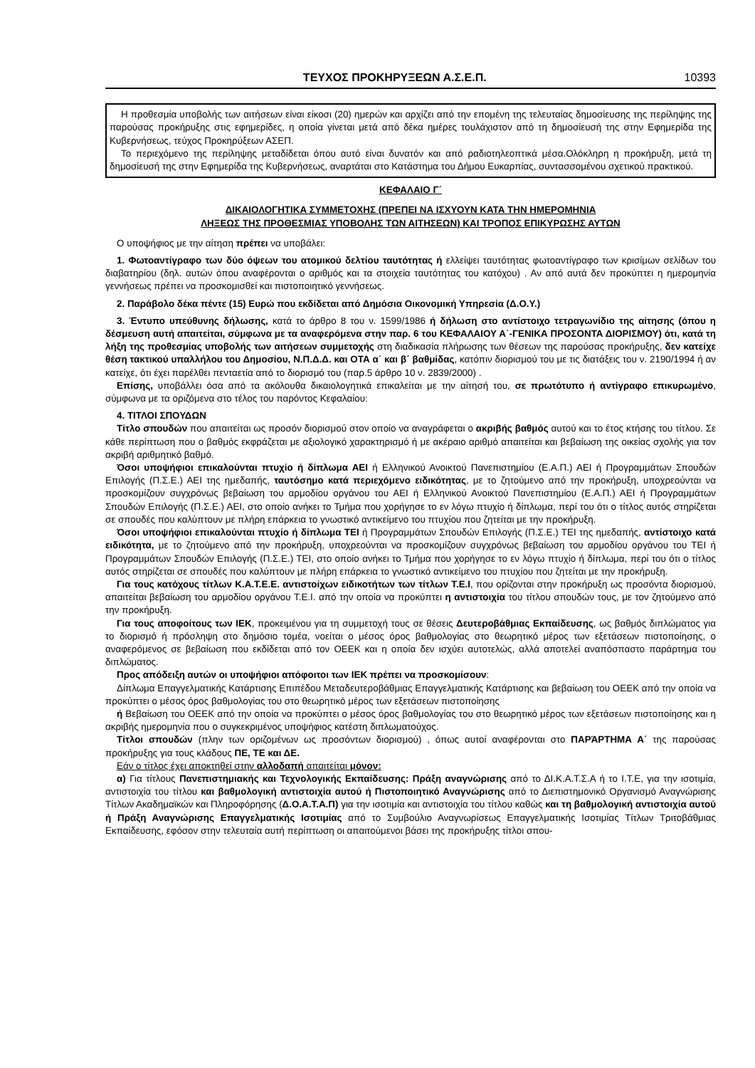ΤΕΥΧΟΣ ΠΡΟΚΗΡΥΞΕΩΝ Α.Σ.Ε.Π. 10393
Η προθεσμία υποβολής των αιτήσεων είναι είκοσι (20) ημερών και αρχίζει από την επομένη της τελευταίας δημοσίευσης της περίληψης της παρούσας προκήρυξης στις εφημερίδες, η οποία γίνεται μετά από δέκα ημέρες τουλάχιστον από τη δημοσίευσή της στην Εφημερίδα της Κυβερνήσεως, τεύχος Προκηρύξεων ΑΣΕΠ.
Το περιεχόμενο της περίληψης μεταδίδεται όπου αυτό είναι δυνατόν και από ραδιοτηλεοπτικά μέσα.Ολόκληρη η προκήρυξη, μετά τη δημοσίευσή της στην Εφημερίδα της Κυβερνήσεως, αναρτάται στο Κατάστημα του Δήμου Ευκαρπίας, συντασσομένου σχετικού πρακτικού.
ΚΕΦΑΛΑΙΟ Γ΄
ΔΙΚΑΙΟΛΟΓΗΤΙΚΑ ΣΥΜΜΕΤΟΧΗΣ (ΠΡΕΠΕΙ ΝΑ ΙΣΧΥΟΥΝ ΚΑΤΑ ΤΗΝ ΗΜΕΡΟΜΗΝΙΑ
ΛΗΞΕΩΣ ΤΗΣ ΠΡΟΘΕΣΜΙΑΣ ΥΠΟΒΟΛΗΣ ΤΩΝ ΑΙΤΗΣΕΩΝ) ΚΑΙ ΤΡΟΠΟΣ ΕΠΙΚΥΡΩΣΗΣ ΑΥΤΩΝ
Ο υποψήφιος με την αίτηση πρέπει να υποβάλει:
1. Φωτοαντίγραφο των δύο όψεων του ατομικού δελτίου ταυτότητας ή ελλείψει ταυτότητας φωτοαντίγραφο των κρισίμων σελίδων του διαβατηρίου (δηλ. αυτών όπου αναφέρονται ο αριθμός και τα στοιχεία ταυτότητας του κατόχου) . Αν από αυτά δεν προκύπτει η ημερομηνία γεννήσεως πρέπει να προσκομισθεί και πιστοποιητικό γεννήσεως.
2. Παράβολο δέκα πέντε (15) Ευρώ που εκδίδεται από Δημόσια Οικονομική Υπηρεσία (Δ.Ο.Υ.)
3. Έντυπο υπεύθυνης δήλωσης, κατά το άρθρο 8 του ν. 1599/1986 ή δήλωση στο αντίστοιχο τετραγωνίδιο της αίτησης (όπου η δέσμευση αυτή απαιτείται, σύμφωνα με τα αναφερόμενα στην παρ. 6 του ΚΕΦΑΛΑΙΟΥ Α΄-ΓΕΝΙΚΑ ΠΡΟΣΟΝΤΑ ΔΙΟΡΙΣΜΟΥ) ότι, κατά τη λήξη της προθεσμίας υποβολής των αιτήσεων συμμετοχής στη διαδικασία πλήρωσης των θέσεων της παρούσας προκήρυξης, δεν κατείχε θέση τακτικού υπαλλήλου του Δημοσίου, Ν.Π.Δ.Δ. και ΟΤΑ α΄ και β΄ βαθμίδας, κατόπιν διορισμού του με τις διατάξεις του ν. 2190/1994 ή αν κατείχε, ότι έχει παρέλθει πενταετία από το διορισμό του (παρ.5 άρθρο 10 ν. 2839/2000) .
Επίσης, υποβάλλει όσα από τα ακόλουθα δικαιολογητικά επικαλείται με την αίτησή του, σε πρωτότυπο ή αντίγραφο επικυρωμένο, σύμφωνα με τα οριζόμενα στο τέλος του παρόντος Κεφαλαίου:
4. ΤΙΤΛΟΙ ΣΠΟΥΔΩΝ
Τίτλο σπουδών που απαιτείται ως προσόν διορισμού στον οποίο να αναγράφεται ο ακριβής βαθμός αυτού και το έτος κτήσης του τίτλου. Σε κάθε περίπτωση που ο βαθμός εκφράζεται με αξιολογικό χαρακτηρισμό ή με ακέραιο αριθμό απαιτείται και βεβαίωση της οικείας σχολής για τον ακριβή αριθμητικό βαθμό.
Όσοι υποψήφιοι επικαλούνται πτυχίο ή δίπλωμα ΑΕΙ ή Ελληνικού Ανοικτού Πανεπιστημίου (Ε.Α.Π.) ΑΕΙ ή Προγραμμάτων Σπουδών Επιλογής (Π.Σ.Ε.) ΑΕΙ της ημεδαπής, ταυτόσημο κατά περιεχόμενο ειδικότητας, με το ζητούμενο από την προκήρυξη, υποχρεούνται να προσκομίζουν συγχρόνως βεβαίωση του αρμοδίου οργάνου του ΑΕΙ ή Ελληνικού Ανοικτού Πανεπιστημίου (Ε.Α.Π.) ΑΕΙ ή Προγραμμάτων Σπουδών Επιλογής (Π.Σ.Ε.) ΑΕΙ, στο οποίο ανήκει το Τμήμα που χορήγησε το εν λόγω πτυχίο ή δίπλωμα, περί του ότι ο τίτλος αυτός στηρίζεται σε σπουδές που καλύπτουν με πλήρη επάρκεια το γνωστικό αντικείμενο του πτυχίου που ζητείται με την προκήρυξη.
Όσοι υποψήφιοι επικαλούνται πτυχίο ή δίπλωμα ΤΕΙ ή Προγραμμάτων Σπουδών Επιλογής (Π.Σ.Ε.) ΤΕΙ της ημεδαπής, αντίστοιχο κατά ειδικότητα, με το ζητούμενο από την προκήρυξη, υποχρεούνται να προσκομίζουν συγχρόνως βεβαίωση του αρμοδίου οργάνου του ΤΕΙ ή Προγραμμάτων Σπουδών Επιλογής (Π.Σ.Ε.) ΤΕΙ, στο οποίο ανήκει το Τμήμα που χορήγησε το εν λόγω πτυχίο ή δίπλωμα, περί του ότι ο τίτλος αυτός στηρίζεται σε σπουδές που καλύπτουν με πλήρη επάρκεια το γνωστικό αντικείμενο του πτυχίου που ζητείται με την προκήρυξη.
Για τους κατόχους τίτλων Κ.Α.Τ.Ε.Ε. αντιστοίχων ειδικοτήτων των τίτλων Τ.Ε.Ι, που ορίζονται στην προκήρυξη ως προσόντα διορισμού, απαιτείται βεβαίωση του αρμοδίου οργάνου Τ.Ε.Ι. από την οποία να προκύπτει η αντιστοιχία του τίτλου σπουδών τους, με τον ζητούμενο από την προκήρυξη.
Για τους αποφοίτους των ΙΕΚ, προκειμένου για τη συμμετοχή τους σε θέσεις Δευτεροβάθμιας Εκπαίδευσης, ως βαθμός διπλώματος για το διορισμό ή πρόσληψη στο δημόσιο τομέα, νοείται ο μέσος όρος βαθμολογίας στο θεωρητικό μέρος των εξετάσεων πιστοποίησης, ο αναφερόμενος σε βεβαίωση που εκδίδεται από τον ΟΕΕΚ και η οποία δεν ισχύει αυτοτελώς, αλλά αποτελεί αναπόσπαστο παράρτημα του διπλώματος.
Προς απόδειξη αυτών οι υποψήφιοι απόφοιτοι των ΙΕΚ πρέπει να προσκομίσουν:
Δίπλωμα Επαγγελματικής Κατάρτισης Επιπέδου Μεταδευτεροβάθμιας Επαγγελματικής Κατάρτισης και βεβαίωση του ΟΕΕΚ από την οποία να προκύπτει ο μέσος όρος βαθμολογίας του στο θεωρητικό μέρος των εξετάσεων πιστοποίησης
ή Βεβαίωση του ΟΕΕΚ από την οποία να προκύπτει ο μέσος όρος βαθμολογίας του στο θεωρητικό μέρος των εξετάσεων πιστοποίησης και η ακριβής ημερομηνία που ο συγκεκριμένος υποψήφιος κατέστη διπλωματούχος.
Τίτλοι σπουδών (πλην των οριζομένων ως προσόντων διορισμού) , όπως αυτοί αναφέρονται στο ΠΑΡΆΡΤΗΜΑ Α΄ της παρούσας προκήρυξης για τους κλάδους ΠΕ, ΤΕ και ΔΕ.
Εάν ο τίτλος έχει αποκτηθεί στην αλλοδαπή απαιτείται μόνον:
α) Για τίτλους Πανεπιστημιακής και Τεχνολογικής Εκπαίδευσης: Πράξη αναγνώρισης από το ΔΙ.Κ.Α.Τ.Σ.Α ή το Ι.Τ.Ε, για την ισοτιμία, αντιστοιχία του τίτλου και βαθμολογική αντιστοιχία αυτού ή Πιστοποιητικό Αναγνώρισης από το Διεπιστημονικό Οργανισμό Αναγνώρισης Τίτλων Ακαδημαϊκών και Πληροφόρησης (Δ.Ο.Α.Τ.Α.Π) για την ισοτιμία και αντιστοιχία του τίτλου καθώς και τη βαθμολογική αντιστοιχία αυτού ή Πράξη Αναγνώρισης Επαγγελματικής Ισοτιμίας από το Συμβούλιο Αναγνωρίσεως Επαγγελματικής Ισοτιμίας Τίτλων Τριτοβάθμιας Εκπαίδευσης, εφόσον στην τελευταία αυτή περίπτωση οι απαιτούμενοι βάσει της προκήρυξης τίτλοι σπου-